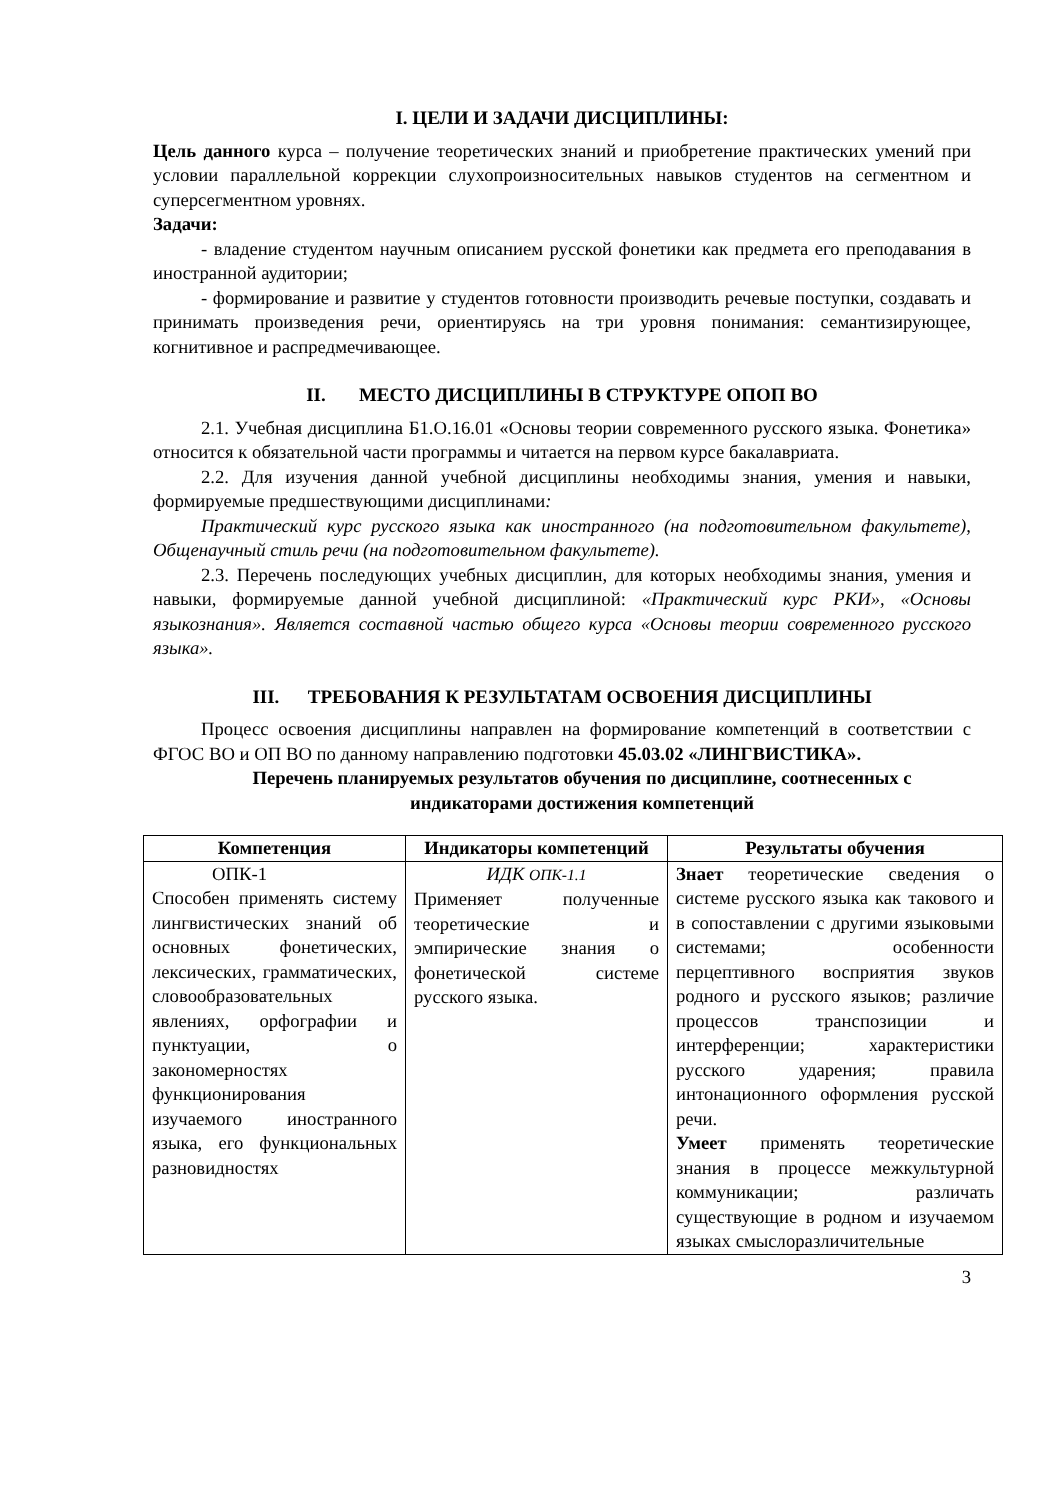I. ЦЕЛИ И ЗАДАЧИ ДИСЦИПЛИНЫ:
Цель данного курса – получение теоретических знаний и приобретение практических умений при условии параллельной коррекции слухопроизносительных навыков студентов на сегментном и суперсегментном уровнях.
Задачи:
- владение студентом научным описанием русской фонетики как предмета его преподавания в иностранной аудитории;
- формирование и развитие у студентов готовности производить речевые поступки, создавать и принимать произведения речи, ориентируясь на три уровня понимания: семантизирующее, когнитивное и распредмечивающее.
II. МЕСТО ДИСЦИПЛИНЫ В СТРУКТУРЕ ОПОП ВО
2.1. Учебная дисциплина Б1.О.16.01 «Основы теории современного русского языка. Фонетика» относится к обязательной части программы и читается на первом курсе бакалавриата.
2.2. Для изучения данной учебной дисциплины необходимы знания, умения и навыки, формируемые предшествующими дисциплинами:
Практический курс русского языка как иностранного (на подготовительном факультете), Общенаучный стиль речи (на подготовительном факультете).
2.3. Перечень последующих учебных дисциплин, для которых необходимы знания, умения и навыки, формируемые данной учебной дисциплиной: «Практический курс РКИ», «Основы языкознания». Является составной частью общего курса «Основы теории современного русского языка».
III. ТРЕБОВАНИЯ К РЕЗУЛЬТАТАМ ОСВОЕНИЯ ДИСЦИПЛИНЫ
Процесс освоения дисциплины направлен на формирование компетенций в соответствии с ФГОС ВО и ОП ВО по данному направлению подготовки 45.03.02 «ЛИНГВИСТИКА».
Перечень планируемых результатов обучения по дисциплине, соотнесенных с индикаторами достижения компетенций
| Компетенция | Индикаторы компетенций | Результаты обучения |
| --- | --- | --- |
| ОПК-1 Способен применять систему лингвистических знаний об основных фонетических, лексических, грамматических, словообразовательных явлениях, орфографии и пунктуации, о закономерностях функционирования изучаемого иностранного языка, его функциональных разновидностях | ИДК ОПК-1.1 Применяет полученные теоретические и эмпирические знания о фонетической системе русского языка. | Знает теоретические сведения о системе русского языка как такового и в сопоставлении с другими языковыми системами; особенности перцептивного восприятия звуков родного и русского языков; различие процессов транспозиции и интерференции; характеристики русского ударения; правила интонационного оформления русской речи. Умеет применять теоретические знания в процессе межкультурной коммуникации; различать существующие в родном и изучаемом языках смыслоразличительные |
3